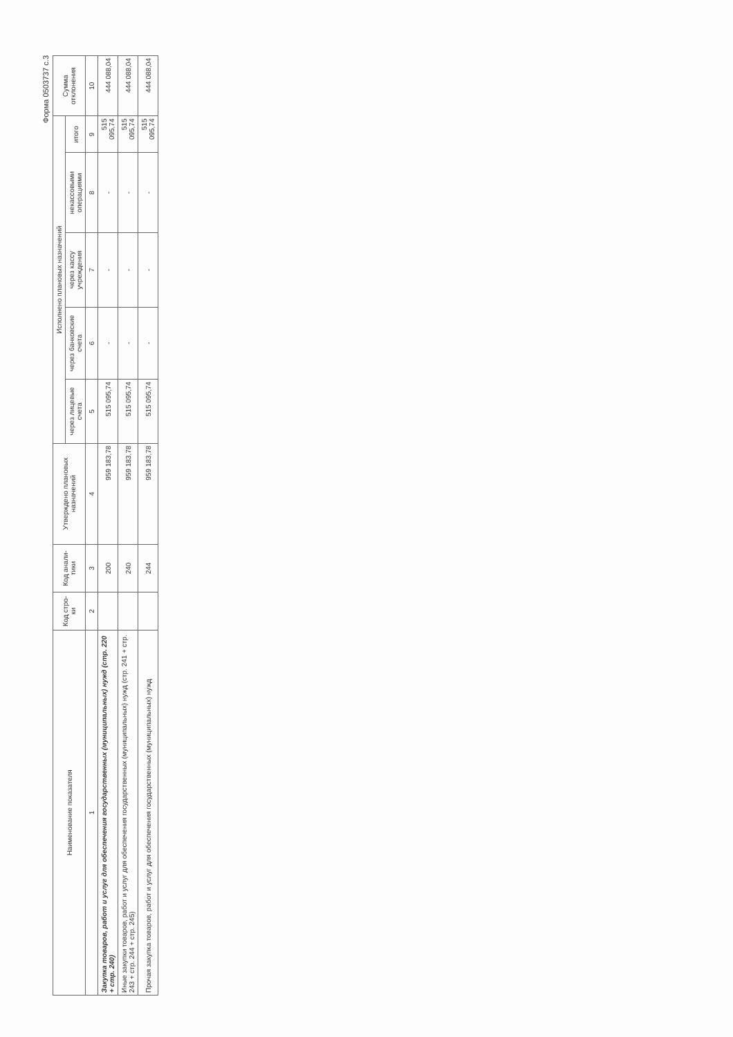Форма 0503737 с.3
| Наименование показателя | Код стро-ки | Код анали-тики | Утверждено плановых назначений | Исполнено плановых назначений | | | | | Сумма отклонения |
| --- | --- | --- | --- | --- | --- | --- | --- | --- | --- |
| | | | | через лицевые счета | через банковские счета | через кассу учреждения | некассовыми операциями | итого | |
| 1 | 2 | 3 | 4 | 5 | 6 | 7 | 8 | 9 | 10 |
| Закупка товаров, работ и услуг для обеспечения государственных (муниципальных) нужд (стр. 220 + стр. 240) | | 200 | 959 183,78 | 515 095,74 | - | - | - | 515 095,74 | 444 088,04 |
| Иные закупки товаров, работ и услуг для обеспечения государственных (муниципальных) нужд (стр. 241 + стр. 243 + стр. 244 + стр. 245) | | 240 | 959 183,78 | 515 095,74 | - | - | - | 515 095,74 | 444 088,04 |
| Прочая закупка товаров, работ и услуг для обеспечения государственных (муниципальных) нужд | | 244 | 959 183,78 | 515 095,74 | - | - | - | 515 095,74 | 444 088,04 |